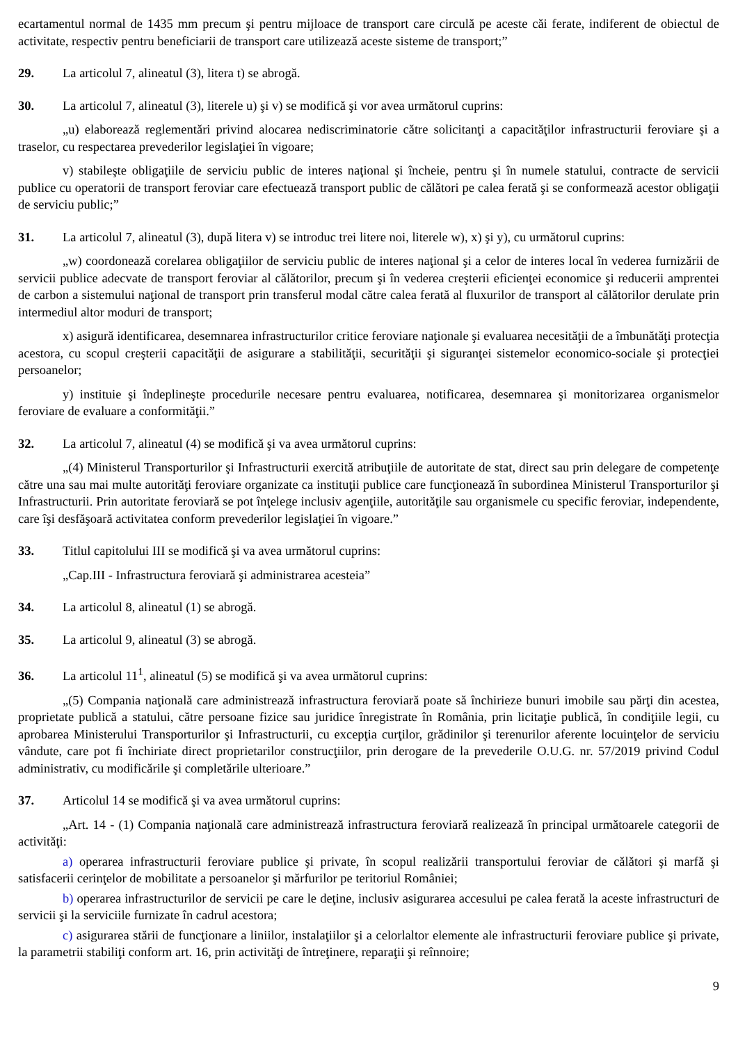ecartamentul normal de 1435 mm precum şi pentru mijloace de transport care circulă pe aceste căi ferate, indiferent de obiectul de activitate, respectiv pentru beneficiarii de transport care utilizează aceste sisteme de transport;”
29. La articolul 7, alineatul (3), litera t) se abrogă.
30. La articolul 7, alineatul (3), literele u) şi v) se modifică şi vor avea următorul cuprins:
„u) elaborează reglementări privind alocarea nediscriminatorie către solicitanţi a capacităţilor infrastructurii feroviare şi a traselor, cu respectarea prevederilor legislaţiei în vigoare;
v) stabileşte obligaţiile de serviciu public de interes naţional şi încheie, pentru şi în numele statului, contracte de servicii publice cu operatorii de transport feroviar care efectuează transport public de călători pe calea ferată şi se conformează acestor obligaţii de serviciu public;”
31. La articolul 7, alineatul (3), după litera v) se introduc trei litere noi, literele w), x) şi y), cu următorul cuprins:
„w) coordonează corelarea obligaţiilor de serviciu public de interes naţional şi a celor de interes local în vederea furnizării de servicii publice adecvate de transport feroviar al călătorilor, precum şi în vederea creşterii eficienţei economice şi reducerii amprentei de carbon a sistemului naţional de transport prin transferul modal către calea ferată al fluxurilor de transport al călătorilor derulate prin intermediul altor moduri de transport;
x) asigură identificarea, desemnarea infrastructurilor critice feroviare naţionale şi evaluarea necesităţii de a îmbunătăţi protecţia acestora, cu scopul creşterii capacităţii de asigurare a stabilităţii, securităţii şi siguranţei sistemelor economico-sociale şi protecţiei persoanelor;
y) instituie şi îndeplineşte procedurile necesare pentru evaluarea, notificarea, desemnarea şi monitorizarea organismelor feroviare de evaluare a conformităţii.”
32. La articolul 7, alineatul (4) se modifică şi va avea următorul cuprins:
„(4) Ministerul Transporturilor şi Infrastructurii exercită atribuţiile de autoritate de stat, direct sau prin delegare de competenţe către una sau mai multe autorităţi feroviare organizate ca instituţii publice care funcţionează în subordinea Ministerul Transporturilor şi Infrastructurii. Prin autoritate feroviară se pot înţelege inclusiv agenţiile, autorităţile sau organismele cu specific feroviar, independente, care îşi desfăşoară activitatea conform prevederilor legislaţiei în vigoare.”
33. Titlul capitolului III se modifică şi va avea următorul cuprins:
„Cap.III - Infrastructura feroviară şi administrarea acesteia”
34. La articolul 8, alineatul (1) se abrogă.
35. La articolul 9, alineatul (3) se abrogă.
36. La articolul 11<sup>1</sup>, alineatul (5) se modifică şi va avea următorul cuprins:
„(5) Compania naţională care administrează infrastructura feroviară poate să închirieze bunuri imobile sau părţi din acestea, proprietate publică a statului, către persoane fizice sau juridice înregistrate în România, prin licitaţie publică, în condiţiile legii, cu aprobarea Ministerului Transporturilor şi Infrastructurii, cu excepţia curţilor, grădinilor şi terenurilor aferente locuinţelor de serviciu vândute, care pot fi închiriate direct proprietarilor construcţiilor, prin derogare de la prevederile O.U.G. nr. 57/2019 privind Codul administrativ, cu modificările şi completările ulterioare.”
37. Articolul 14 se modifică şi va avea următorul cuprins:
„Art. 14 - (1) Compania naţională care administrează infrastructura feroviară realizează în principal următoarele categorii de activităţi:
a) operarea infrastructurii feroviare publice şi private, în scopul realizării transportului feroviar de călători şi marfă şi satisfacerii cerinţelor de mobilitate a persoanelor şi mărfurilor pe teritoriul României;
b) operarea infrastructurilor de servicii pe care le deţine, inclusiv asigurarea accesului pe calea ferată la aceste infrastructuri de servicii şi la serviciile furnizate în cadrul acestora;
c) asigurarea stării de funcţionare a liniilor, instalaţiilor şi a celorlaltor elemente ale infrastructurii feroviare publice şi private, la parametrii stabiliţi conform art. 16, prin activităţi de întreţinere, reparaţii şi reînnoire;
9